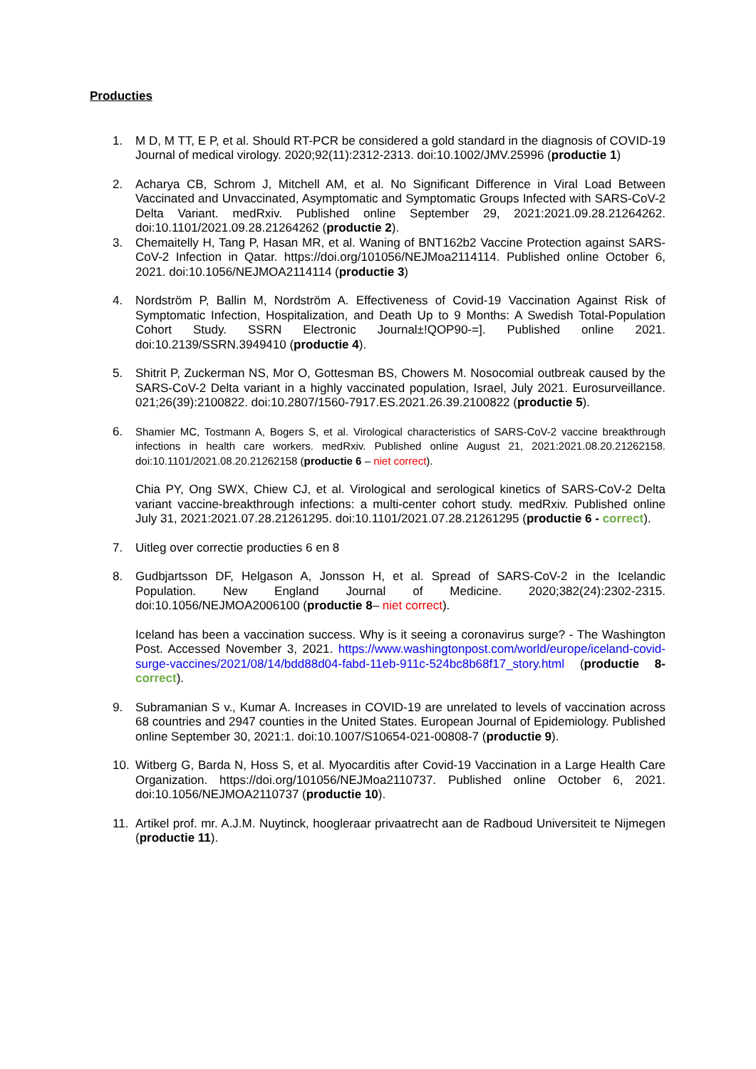Producties
1. M D, M TT, E P, et al. Should RT-PCR be considered a gold standard in the diagnosis of COVID-19 Journal of medical virology. 2020;92(11):2312-2313. doi:10.1002/JMV.25996 (productie 1)
2. Acharya CB, Schrom J, Mitchell AM, et al. No Significant Difference in Viral Load Between Vaccinated and Unvaccinated, Asymptomatic and Symptomatic Groups Infected with SARS-CoV-2 Delta Variant. medRxiv. Published online September 29, 2021:2021.09.28.21264262. doi:10.1101/2021.09.28.21264262 (productie 2).
3. Chemaitelly H, Tang P, Hasan MR, et al. Waning of BNT162b2 Vaccine Protection against SARS-CoV-2 Infection in Qatar. https://doi.org/101056/NEJMoa2114114. Published online October 6, 2021. doi:10.1056/NEJMOA2114114 (productie 3)
4. Nordström P, Ballin M, Nordström A. Effectiveness of Covid-19 Vaccination Against Risk of Symptomatic Infection, Hospitalization, and Death Up to 9 Months: A Swedish Total-Population Cohort Study. SSRN Electronic Journal±!QOP90-=]. Published online 2021. doi:10.2139/SSRN.3949410 (productie 4).
5. Shitrit P, Zuckerman NS, Mor O, Gottesman BS, Chowers M. Nosocomial outbreak caused by the SARS-CoV-2 Delta variant in a highly vaccinated population, Israel, July 2021. Eurosurveillance. 021;26(39):2100822. doi:10.2807/1560-7917.ES.2021.26.39.2100822 (productie 5).
6. Shamier MC, Tostmann A, Bogers S, et al. Virological characteristics of SARS-CoV-2 vaccine breakthrough infections in health care workers. medRxiv. Published online August 21, 2021:2021.08.20.21262158. doi:10.1101/2021.08.20.21262158 (productie 6 – niet correct).
Chia PY, Ong SWX, Chiew CJ, et al. Virological and serological kinetics of SARS-CoV-2 Delta variant vaccine-breakthrough infections: a multi-center cohort study. medRxiv. Published online July 31, 2021:2021.07.28.21261295. doi:10.1101/2021.07.28.21261295 (productie 6 - correct).
7. Uitleg over correctie producties 6 en 8
8. Gudbjartsson DF, Helgason A, Jonsson H, et al. Spread of SARS-CoV-2 in the Icelandic Population. New England Journal of Medicine. 2020;382(24):2302-2315. doi:10.1056/NEJMOA2006100 (productie 8– niet correct).
Iceland has been a vaccination success. Why is it seeing a coronavirus surge? - The Washington Post. Accessed November 3, 2021. https://www.washingtonpost.com/world/europe/iceland-covid-surge-vaccines/2021/08/14/bdd88d04-fabd-11eb-911c-524bc8b68f17_story.html (productie 8- correct).
9. Subramanian S v., Kumar A. Increases in COVID-19 are unrelated to levels of vaccination across 68 countries and 2947 counties in the United States. European Journal of Epidemiology. Published online September 30, 2021:1. doi:10.1007/S10654-021-00808-7 (productie 9).
10. Witberg G, Barda N, Hoss S, et al. Myocarditis after Covid-19 Vaccination in a Large Health Care Organization. https://doi.org/101056/NEJMoa2110737. Published online October 6, 2021. doi:10.1056/NEJMOA2110737 (productie 10).
11. Artikel prof. mr. A.J.M. Nuytinck, hoogleraar privaatrecht aan de Radboud Universiteit te Nijmegen (productie 11).